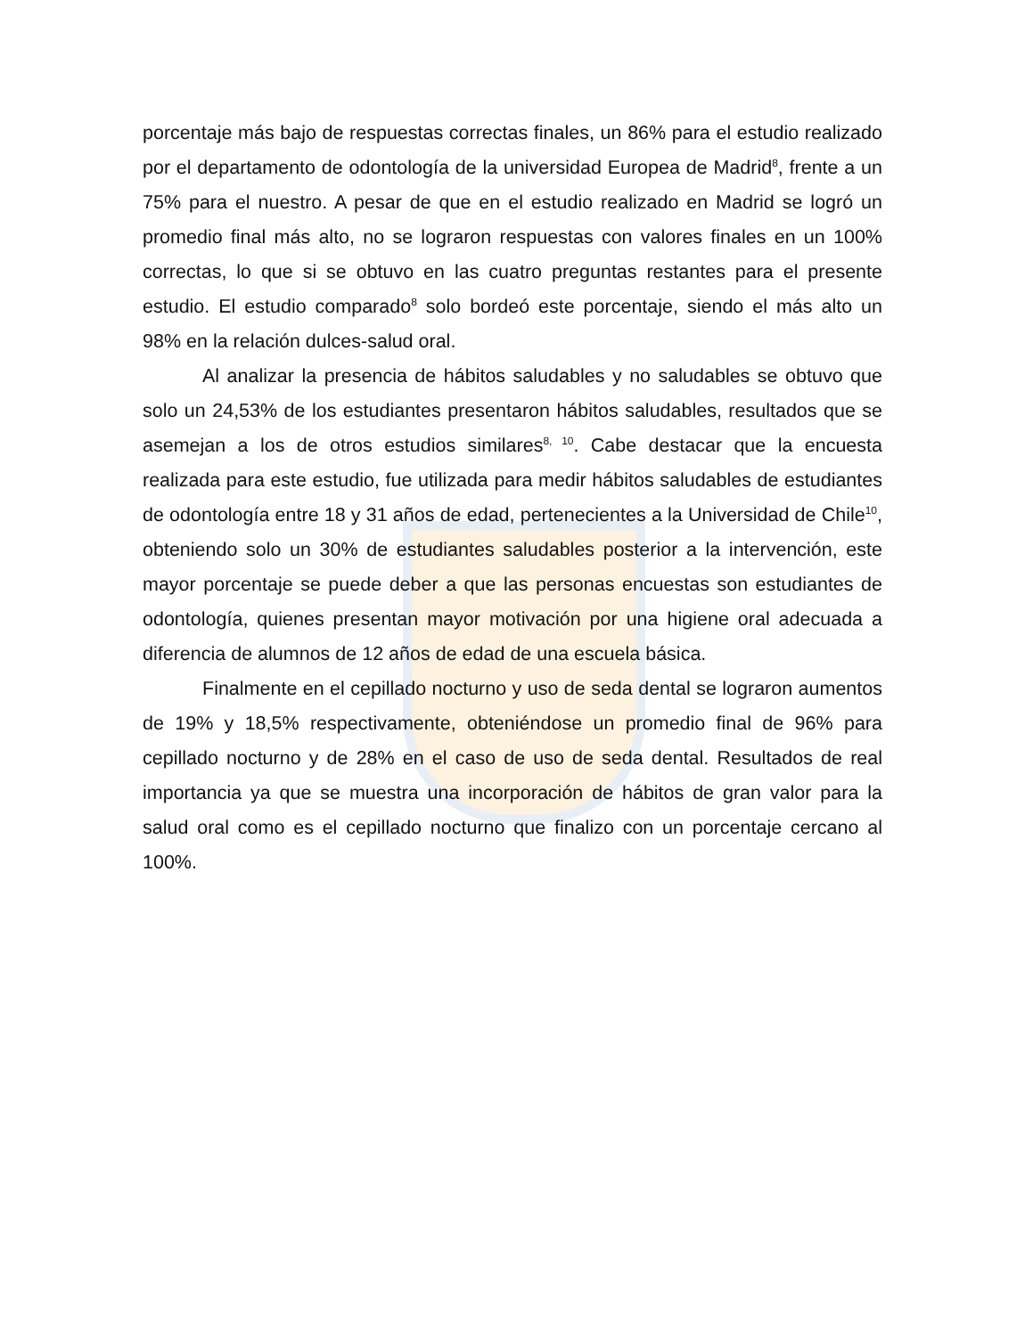porcentaje más bajo de respuestas correctas finales, un 86% para el estudio realizado por el departamento de odontología de la universidad Europea de Madrid<sup>8</sup>, frente a un 75% para el nuestro. A pesar de que en el estudio realizado en Madrid se logró un promedio final más alto, no se lograron respuestas con valores finales en un 100% correctas, lo que si se obtuvo en las cuatro preguntas restantes para el presente estudio. El estudio comparado<sup>8</sup> solo bordeó este porcentaje, siendo el más alto un 98% en la relación dulces-salud oral.
Al analizar la presencia de hábitos saludables y no saludables se obtuvo que solo un 24,53% de los estudiantes presentaron hábitos saludables, resultados que se asemejan a los de otros estudios similares<sup>8, 10</sup>. Cabe destacar que la encuesta realizada para este estudio, fue utilizada para medir hábitos saludables de estudiantes de odontología entre 18 y 31 años de edad, pertenecientes a la Universidad de Chile<sup>10</sup>, obteniendo solo un 30% de estudiantes saludables posterior a la intervención, este mayor porcentaje se puede deber a que las personas encuestas son estudiantes de odontología, quienes presentan mayor motivación por una higiene oral adecuada a diferencia de alumnos de 12 años de edad de una escuela básica.
Finalmente en el cepillado nocturno y uso de seda dental se lograron aumentos de 19% y 18,5% respectivamente, obteniéndose un promedio final de 96% para cepillado nocturno y de 28% en el caso de uso de seda dental. Resultados de real importancia ya que se muestra una incorporación de hábitos de gran valor para la salud oral como es el cepillado nocturno que finalizo con un porcentaje cercano al 100%.